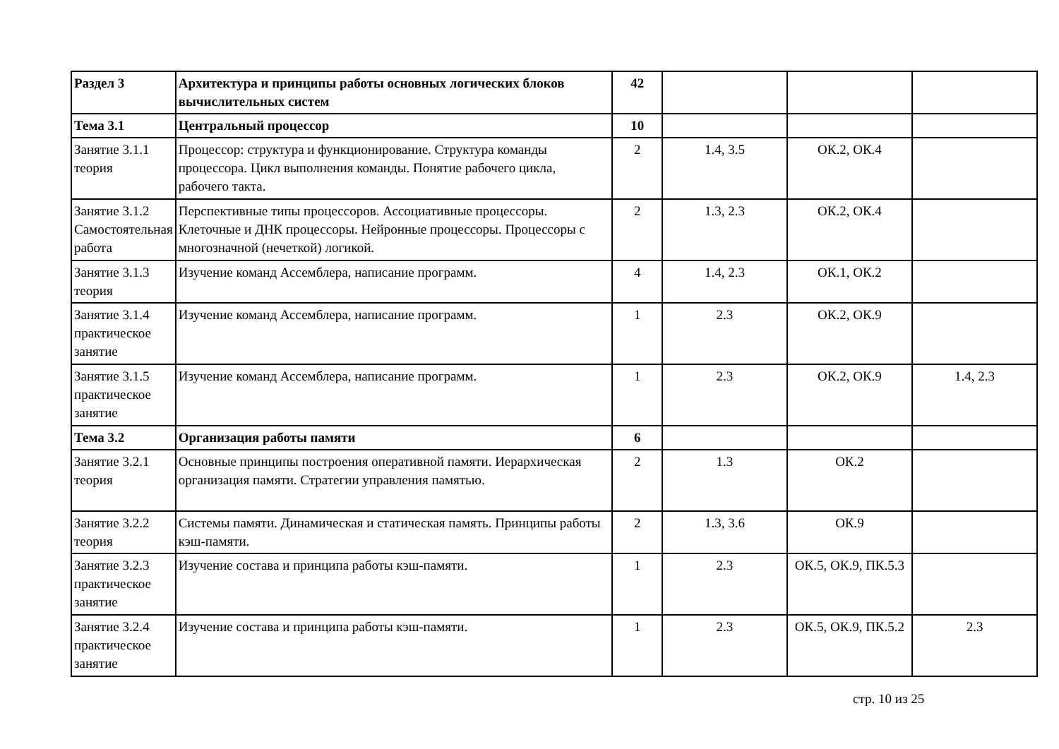| Раздел 3 | Архитектура и принципы работы основных логических блоков вычислительных систем | 42 | | | |
| Тема 3.1 | Центральный процессор | 10 | | | |
| Занятие 3.1.1 теория | Процессор: структура и функционирование. Структура команды процессора. Цикл выполнения команды. Понятие рабочего цикла, рабочего такта. | 2 | 1.4, 3.5 | ОК.2, ОК.4 | |
| Занятие 3.1.2 Самостоятельная работа | Перспективные типы процессоров. Ассоциативные процессоры. Клеточные и ДНК процессоры. Нейронные процессоры. Процессоры с многозначной (нечеткой) логикой. | 2 | 1.3, 2.3 | ОК.2, ОК.4 | |
| Занятие 3.1.3 теория | Изучение команд Ассемблера, написание программ. | 4 | 1.4, 2.3 | ОК.1, ОК.2 | |
| Занятие 3.1.4 практическое занятие | Изучение команд Ассемблера, написание программ. | 1 | 2.3 | ОК.2, ОК.9 | |
| Занятие 3.1.5 практическое занятие | Изучение команд Ассемблера, написание программ. | 1 | 2.3 | ОК.2, ОК.9 | 1.4, 2.3 |
| Тема 3.2 | Организация работы памяти | 6 | | | |
| Занятие 3.2.1 теория | Основные принципы построения оперативной памяти. Иерархическая организация памяти. Стратегии управления памятью. | 2 | 1.3 | ОК.2 | |
| Занятие 3.2.2 теория | Системы памяти. Динамическая и статическая память. Принципы работы кэш-памяти. | 2 | 1.3, 3.6 | ОК.9 | |
| Занятие 3.2.3 практическое занятие | Изучение состава и принципа работы кэш-памяти. | 1 | 2.3 | ОК.5, ОК.9, ПК.5.3 | |
| Занятие 3.2.4 практическое занятие | Изучение состава и принципа работы кэш-памяти. | 1 | 2.3 | ОК.5, ОК.9, ПК.5.2 | 2.3 |
стр. 10 из 25